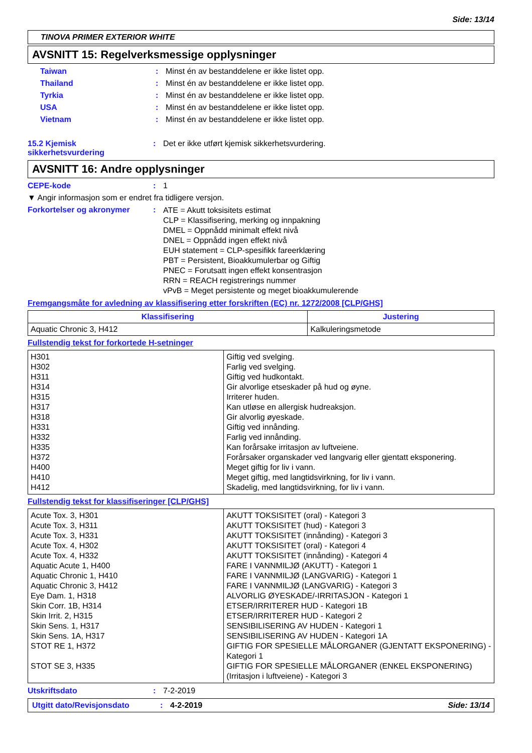Side: 13/14
TINOVA PRIMER EXTERIOR WHITE
AVSNITT 15: Regelverksmessige opplysninger
Taiwan: Minst én av bestanddelene er ikke listet opp.
Thailand: Minst én av bestanddelene er ikke listet opp.
Tyrkia: Minst én av bestanddelene er ikke listet opp.
USA: Minst én av bestanddelene er ikke listet opp.
Vietnam: Minst én av bestanddelene er ikke listet opp.
15.2 Kjemisk sikkerhetsvurdering: Det er ikke utført kjemisk sikkerhetsvurdering.
AVSNITT 16: Andre opplysninger
CEPE-kode: 1
▼ Angir informasjon som er endret fra tidligere versjon.
Forkortelser og akronymer: ATE = Akutt toksisitets estimat
CLP = Klassifisering, merking og innpakning
DMEL = Oppnådd minimalt effekt nivå
DNEL = Oppnådd ingen effekt nivå
EUH statement = CLP-spesifikk fareerklæring
PBT = Persistent, Bioakkumulerbar og Giftig
PNEC = Forutsatt ingen effekt konsentrasjon
RRN = REACH registrerings nummer
vPvB = Meget persistente og meget bioakkumulerende
Fremgangsmåte for avledning av klassifisering etter forskriften (EC) nr. 1272/2008 [CLP/GHS]
| Klassifisering | Justering |
| --- | --- |
| Aquatic Chronic 3, H412 | Kalkuleringsmetode |
Fullstendig tekst for forkortede H-setninger
| H301 H302 H311 H314 H315 H317 H318 H331 H332 H335 H372 H400 H410 H412 | Giftig ved svelging. Farlig ved svelging. Giftig ved hudkontakt. Gir alvorlige etseskader på hud og øyne. Irriterer huden. Kan utløse en allergisk hudreaksjon. Gir alvorlig øyeskade. Giftig ved innånding. Farlig ved innånding. Kan forårsake irritasjon av luftveiene. Forårsaker organskader ved langvarig eller gjentatt eksponering. Meget giftig for liv i vann. Meget giftig, med langtidsvirkning, for liv i vann. Skadelig, med langtidsvirkning, for liv i vann. |
Fullstendig tekst for klassifiseringer [CLP/GHS]
| Acute Tox. 3, H301 Acute Tox. 3, H311 Acute Tox. 3, H331 Acute Tox. 4, H302 Acute Tox. 4, H332 Aquatic Acute 1, H400 Aquatic Chronic 1, H410 Aquatic Chronic 3, H412 Eye Dam. 1, H318 Skin Corr. 1B, H314 Skin Irrit. 2, H315 Skin Sens. 1, H317 Skin Sens. 1A, H317 STOT RE 1, H372 STOT SE 3, H335 | AKUTT TOKSISITET (oral) - Kategori 3 AKUTT TOKSISITET (hud) - Kategori 3 AKUTT TOKSISITET (innånding) - Kategori 3 AKUTT TOKSISITET (oral) - Kategori 4 AKUTT TOKSISITET (innånding) - Kategori 4 FARE I VANNMILJØ (AKUTT) - Kategori 1 FARE I VANNMILJØ (LANGVARIG) - Kategori 1 FARE I VANNMILJØ (LANGVARIG) - Kategori 3 ALVORLIG ØYESKADE/-IRRITASJON - Kategori 1 ETSER/IRRITERER HUD - Kategori 1B ETSER/IRRITERER HUD - Kategori 2 SENSIBILISERING AV HUDEN - Kategori 1 SENSIBILISERING AV HUDEN - Kategori 1A GIFTIG FOR SPESIELLE MÅLORGANER (GJENTATT EKSPONERING) - Kategori 1 GIFTIG FOR SPESIELLE MÅLORGANER (ENKEL EKSPONERING) (Irritasjon i luftveiene) - Kategori 3 |
Utskriftsdato: 7-2-2019
Utgitt dato/Revisjonsdato: 4-2-2019 Side: 13/14